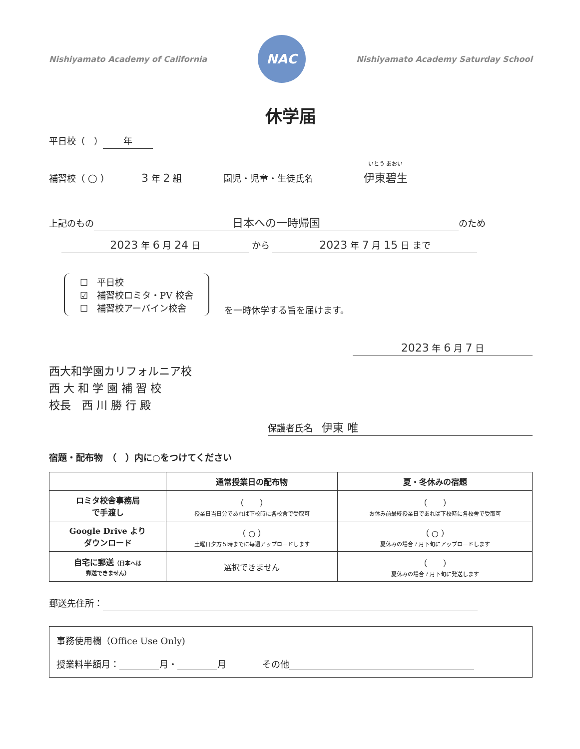Nishiyamato Academy of California
NAC
Nishiyamato Academy Saturday School
休学届
平日校（　） 年
補習校（ ○ ） 3 年 2 組　園児・児童・生徒氏名 いとう あおい
伊東碧生
上記のもの 日本への一時帰国 のため
2023 年 6 月 24 日 から 2023 年 7 月 15 日 まで
☐　平日校
☑　補習校ロミタ・PV 校舎
☐　補習校アーバイン校舎
を一時休学する旨を届けます。
2023 年 6 月 7 日
西大和学園カリフォルニア校
西 大 和 学 園 補 習 校
校長　西 川 勝 行 殿
保護者氏名　伊東 唯
宿題・配布物　（　）内に○をつけてください
| | 通常授業日の配布物 | 夏・冬休みの宿題 |
| --- | --- | --- |
| ロミタ校舎事務局 で手渡し | （ ） 授業日当日分であれば下校時に各校舎で受取可 | （ ） お休み前最終授業日であれば下校時に各校舎で受取可 |
| Google Drive より ダウンロード | （ ○ ） 土曜日夕方５時までに毎週アップロードします | （ ○ ） 夏休みの場合７月下旬にアップロードします |
| 自宅に郵送 （日本へは 郵送できません） | 選択できません | （ ） 夏休みの場合７月下旬に発送します |
郵送先住所：
事務使用欄（Office Use Only)
授業料半額月： 月・ 月　　　　その他